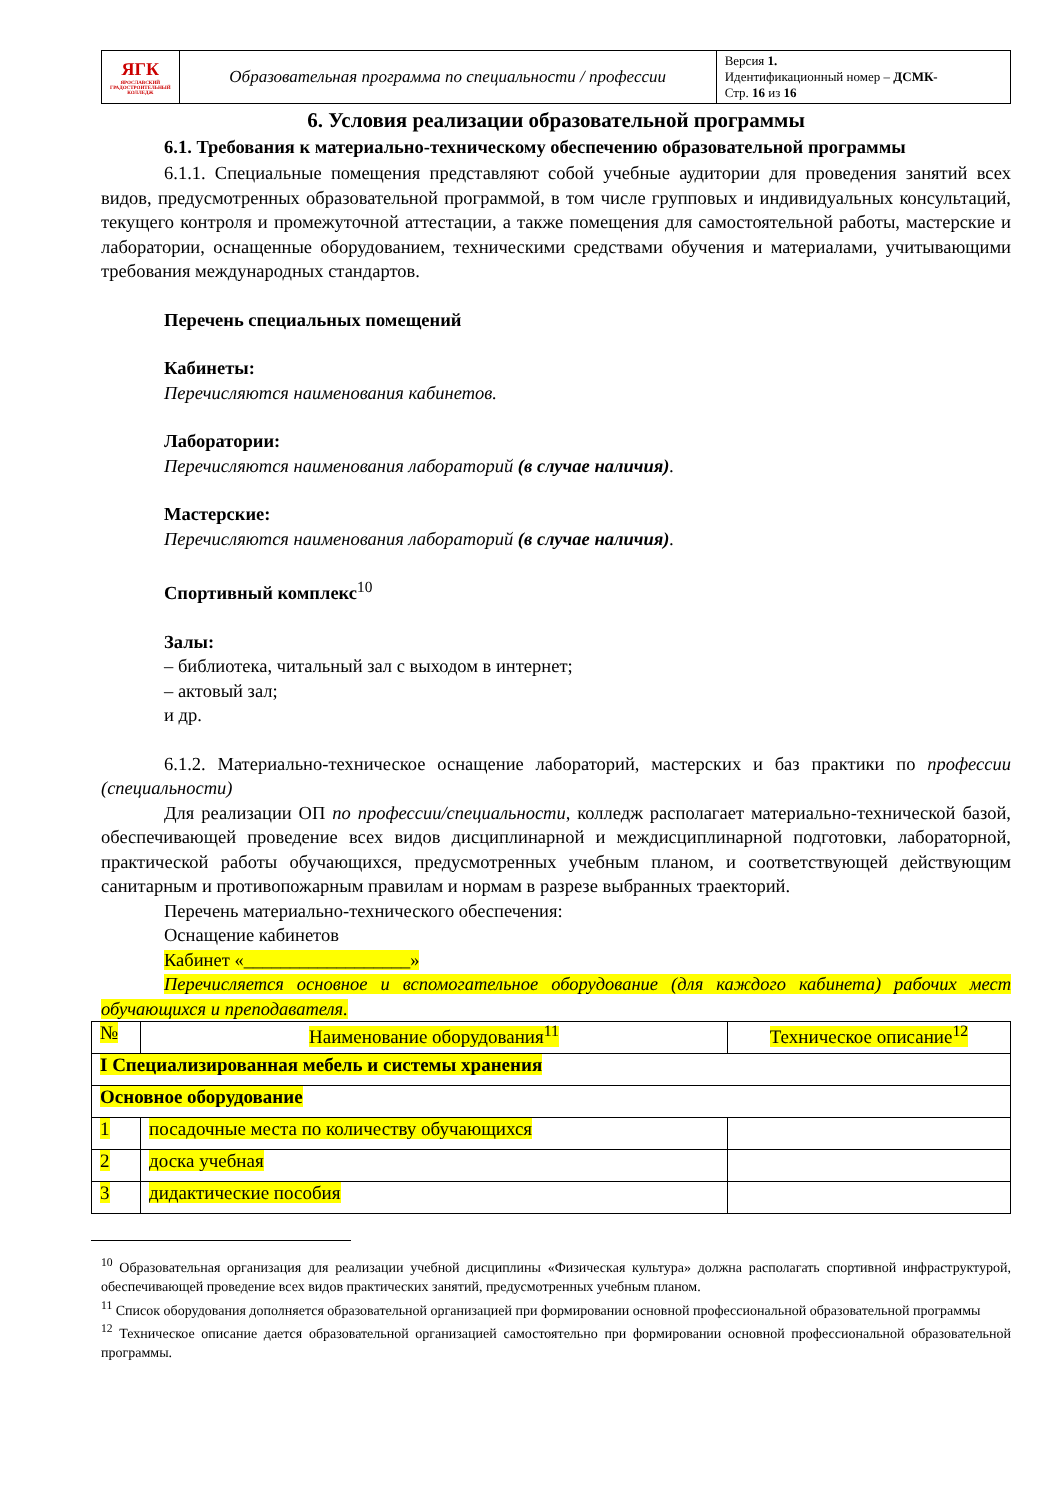| ЯГК ЯРОСЛАВСКИЙ ГРАДОСТРОИТЕЛЬНЫЙ КОЛЛЕДЖ | Образовательная программа по специальности / профессии | Версия 1. Идентификационный номер – ДСМК- Стр. 16 из 16 |
6. Условия реализации образовательной программы
6.1. Требования к материально-техническому обеспечению образовательной программы
6.1.1. Специальные помещения представляют собой учебные аудитории для проведения занятий всех видов, предусмотренных образовательной программой, в том числе групповых и индивидуальных консультаций, текущего контроля и промежуточной аттестации, а также помещения для самостоятельной работы, мастерские и лаборатории, оснащенные оборудованием, техническими средствами обучения и материалами, учитывающими требования международных стандартов.
Перечень специальных помещений
Кабинеты:
Перечисляются наименования кабинетов.
Лаборатории:
Перечисляются наименования лабораторий (в случае наличия).
Мастерские:
Перечисляются наименования лабораторий (в случае наличия).
Спортивный комплекс<sup>10</sup>
Залы:
– библиотека, читальный зал с выходом в интернет;
– актовый зал;
и др.
6.1.2. Материально-техническое оснащение лабораторий, мастерских и баз практики по профессии (специальности)
Для реализации ОП по профессии/специальности, колледж располагает материально-технической базой, обеспечивающей проведение всех видов дисциплинарной и междисциплинарной подготовки, лабораторной, практической работы обучающихся, предусмотренных учебным планом, и соответствующей действующим санитарным и противопожарным правилам и нормам в разрезе выбранных траекторий.
Перечень материально-технического обеспечения:
Оснащение кабинетов
Кабинет «__________________»
Перечисляется основное и вспомогательное оборудование (для каждого кабинета) рабочих мест обучающихся и преподавателя.
| № | Наименование оборудования<sup>11</sup> | Техническое описание<sup>12</sup> |
| I Специализированная мебель и системы хранения | | |
| Основное оборудование | | |
| 1 | посадочные места по количеству обучающихся | |
| 2 | доска учебная | |
| 3 | дидактические пособия | |
<sup>10</sup> Образовательная организация для реализации учебной дисциплины «Физическая культура» должна располагать спортивной инфраструктурой, обеспечивающей проведение всех видов практических занятий, предусмотренных учебным планом.
<sup>11</sup> Список оборудования дополняется образовательной организацией при формировании основной профессиональной образовательной программы
<sup>12</sup> Техническое описание дается образовательной организацией самостоятельно при формировании основной профессиональной образовательной программы.